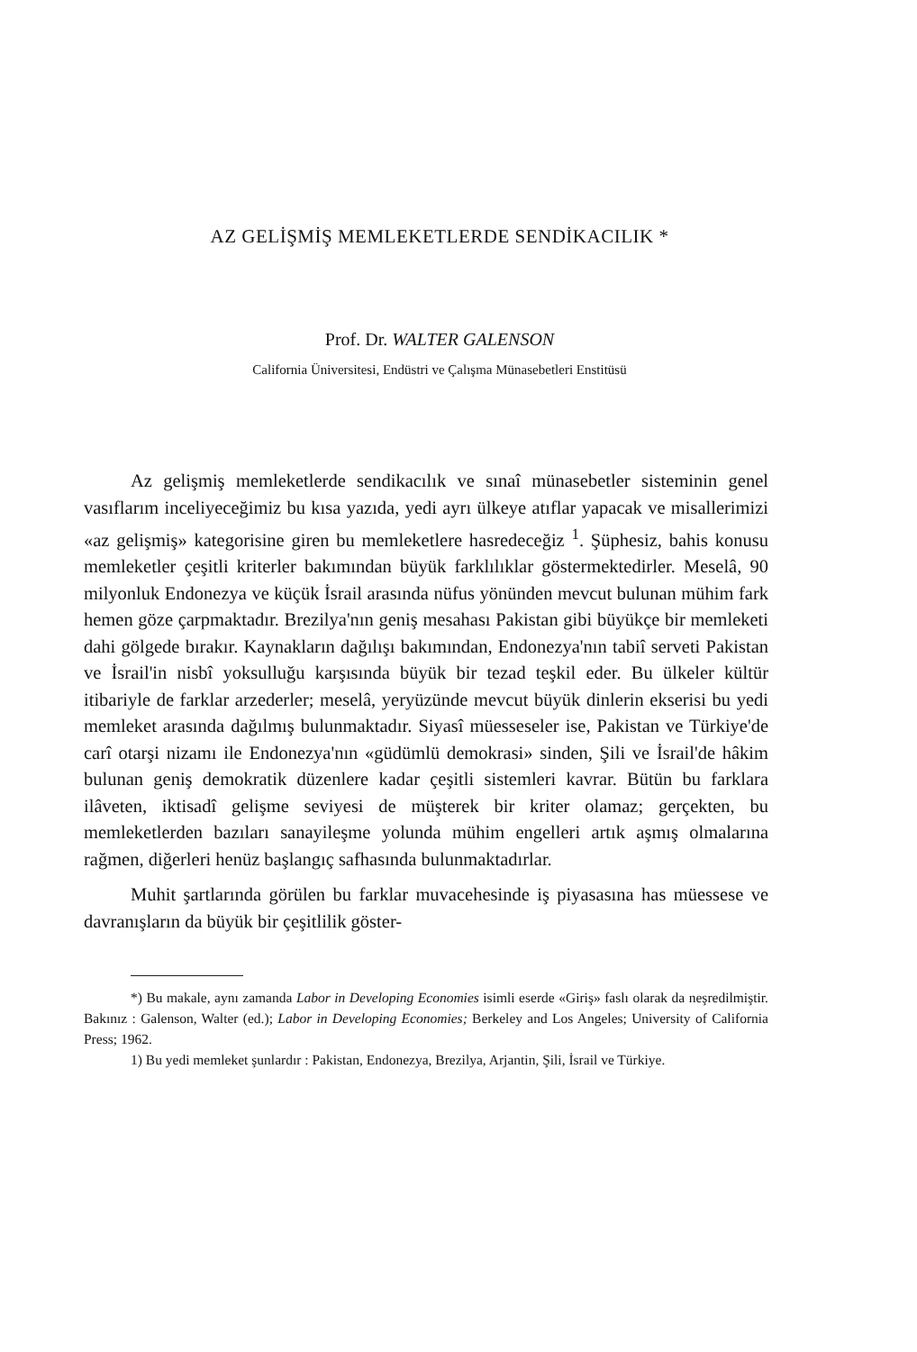AZ GELİŞMİŞ MEMLEKETLERDE SENDİKACILIK *
Prof. Dr. WALTER GALENSON
California Üniversitesi, Endüstri ve Çalışma Münasebetleri Enstitüsü
Az gelişmiş memleketlerde sendikacılık ve sınaî münasebetler sisteminin genel vasıflarım inceliyeceğimiz bu kısa yazıda, yedi ayrı ülkeye atıflar yapacak ve misallerimizi «az gelişmiş» kategorisine giren bu memleketlere hasredeceğiz <sup>1</sup>. Şüphesiz, bahis konusu memleketler çeşitli kriterler bakımından büyük farklılıklar göstermektedirler. Meselâ, 90 milyonluk Endonezya ve küçük İsrail arasında nüfus yönünden mevcut bulunan mühim fark hemen göze çarpmaktadır. Brezilya'nın geniş mesahası Pakistan gibi büyükçe bir memleketi dahi gölgede bırakır. Kaynakların dağılışı bakımından, Endonezya'nın tabiî serveti Pakistan ve İsrail'in nisbî yoksulluğu karşısında büyük bir tezad teşkil eder. Bu ülkeler kültür itibariyle de farklar arzederler; meselâ, yeryüzünde mevcut büyük dinlerin ekserisi bu yedi memleket arasında dağılmış bulunmaktadır. Siyasî müesseseler ise, Pakistan ve Türkiye'de carî otarşi nizamı ile Endonezya'nın «güdümlü demokrasi» sinden, Şili ve İsrail'de hâkim bulunan geniş demokratik düzenlere kadar çeşitli sistemleri kavrar. Bütün bu farklara ilâveten, iktisadî gelişme seviyesi de müşterek bir kriter olamaz; gerçekten, bu memleketlerden bazıları sanayileşme yolunda mühim engelleri artık aşmış olmalarına rağmen, diğerleri henüz başlangıç safhasında bulunmaktadırlar.
Muhit şartlarında görülen bu farklar muvacehesinde iş piyasasına has müessese ve davranışların da büyük bir çeşitlilik göster-
*) Bu makale, aynı zamanda Labor in Developing Economies isimli eserde «Giriş» faslı olarak da neşredilmiştir. Bakınız : Galenson, Walter (ed.); Labor in Developing Economies; Berkeley and Los Angeles; University of California Press; 1962.
1) Bu yedi memleket şunlardır : Pakistan, Endonezya, Brezilya, Arjantin, Şili, İsrail ve Türkiye.